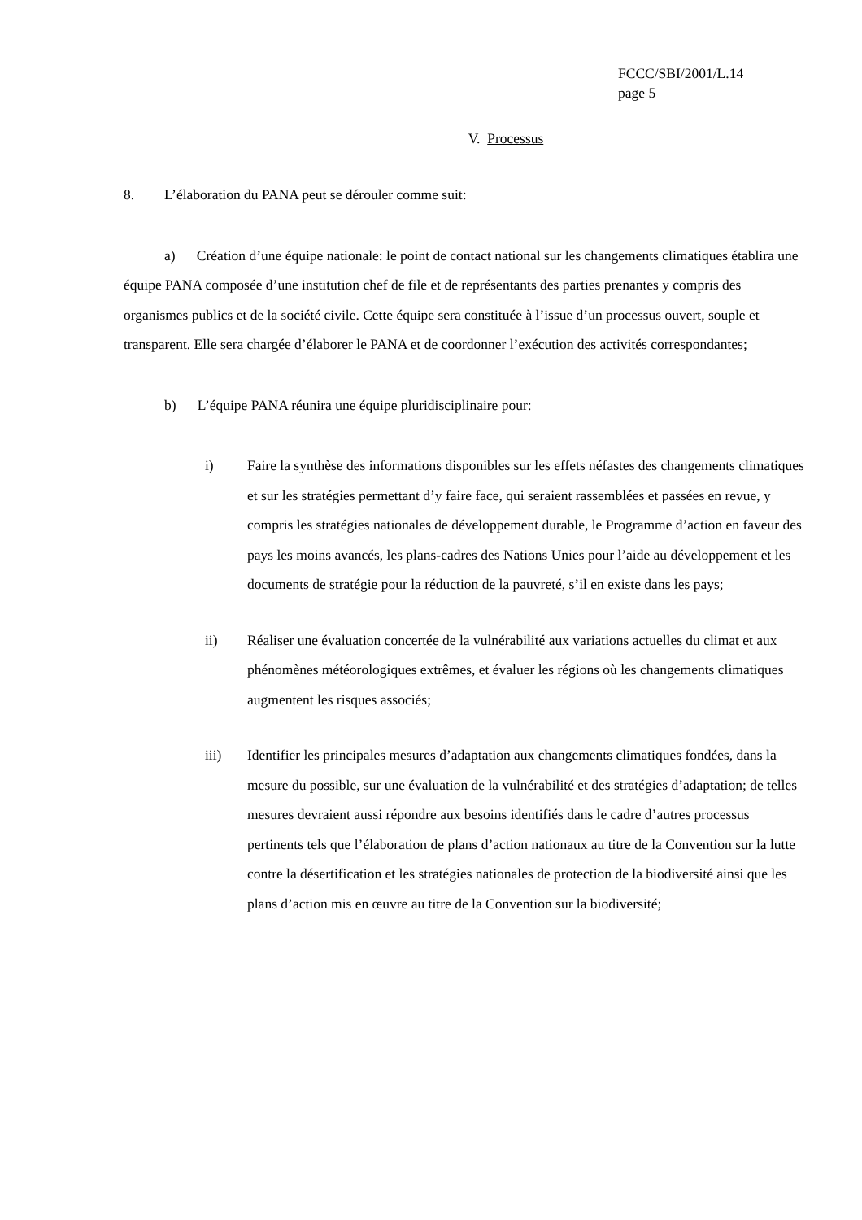FCCC/SBI/2001/L.14
page 5
V. Processus
8. L’élaboration du PANA peut se dérouler comme suit:
a) Création d’une équipe nationale: le point de contact national sur les changements climatiques établira une équipe PANA composée d’une institution chef de file et de représentants des parties prenantes y compris des organismes publics et de la société civile. Cette équipe sera constituée à l’issue d’un processus ouvert, souple et transparent. Elle sera chargée d’élaborer le PANA et de coordonner l’exécution des activités correspondantes;
b) L’équipe PANA réunira une équipe pluridisciplinaire pour:
i) Faire la synthèse des informations disponibles sur les effets néfastes des changements climatiques et sur les stratégies permettant d’y faire face, qui seraient rassemblées et passées en revue, y compris les stratégies nationales de développement durable, le Programme d’action en faveur des pays les moins avancés, les plans-cadres des Nations Unies pour l’aide au développement et les documents de stratégie pour la réduction de la pauvreté, s’il en existe dans les pays;
ii) Réaliser une évaluation concertée de la vulnérabilité aux variations actuelles du climat et aux phénomènes météorologiques extrêmes, et évaluer les régions où les changements climatiques augmentent les risques associés;
iii) Identifier les principales mesures d’adaptation aux changements climatiques fondées, dans la mesure du possible, sur une évaluation de la vulnérabilité et des stratégies d’adaptation; de telles mesures devraient aussi répondre aux besoins identifiés dans le cadre d’autres processus pertinents tels que l’élaboration de plans d’action nationaux au titre de la Convention sur la lutte contre la désertification et les stratégies nationales de protection de la biodiversité ainsi que les plans d’action mis en œuvre au titre de la Convention sur la biodiversité;